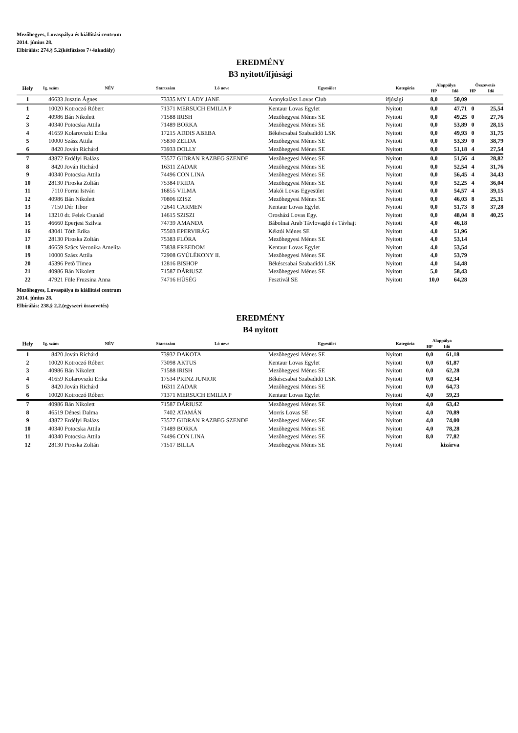Mezőhegyes, Lovaspálya és kiállítási centrum
2014. június 28.
Elbírálás: 274.§ 5.2(kétfázisos 7+4akadály)
EREDMÉNY
B3 nyitott/ifjúsági
| Hely | Ig. szám | NÉV | Startszám | Ló neve | Egyesület | Kategória | Alappálya | | Összevetés | |
| --- | --- | --- | --- | --- | --- | --- | --- | --- | --- | --- |
| | | | | | | | HP | Idő | HP | Idő |
| 1 | 46633 | Jusztin Ágnes | 73335 | MY LADY JANE | Aranykalász Lovas Club | ifjúsági | 8,0 | 50,09 | | |
| 1 | 10020 | Kotroczó Róbert | 71371 | MERSUCH EMILIA P | Kentaur Lovas Egylet | Nyitott | 0,0 | 47,71 | 0 | 25,54 |
| 2 | 40986 | Bán Nikolett | 71588 | IRISH | Mezõhegyesi Ménes SE | Nyitott | 0,0 | 49,25 | 0 | 27,76 |
| 3 | 40340 | Potocska Attila | 71489 | BORKA | Mezõhegyesi Ménes SE | Nyitott | 0,0 | 53,89 | 0 | 28,15 |
| 4 | 41659 | Kolarovszki Erika | 17215 | ADDIS ABEBA | Békéscsabai Szabadidö LSK | Nyitott | 0,0 | 49,93 | 0 | 31,75 |
| 5 | 10000 | Szász Attila | 75830 | ZELDA | Mezõhegyesi Ménes SE | Nyitott | 0,0 | 53,39 | 0 | 38,79 |
| 6 | 8420 | Jován Richárd | 73933 | DOLLY | Mezõhegyesi Ménes SE | Nyitott | 0,0 | 51,18 | 4 | 27,54 |
| 7 | 43872 | Erdélyi Balázs | 73577 | GIDRAN RAZBEG SZENDE | Mezõhegyesi Ménes SE | Nyitott | 0,0 | 51,56 | 4 | 28,82 |
| 8 | 8420 | Jován Richárd | 16311 | ZADAR | Mezõhegyesi Ménes SE | Nyitott | 0,0 | 52,54 | 4 | 31,76 |
| 9 | 40340 | Potocska Attila | 74496 | CON LINA | Mezõhegyesi Ménes SE | Nyitott | 0,0 | 56,45 | 4 | 34,43 |
| 10 | 28130 | Piroska Zoltán | 75384 | FRIDA | Mezõhegyesi Ménes SE | Nyitott | 0,0 | 52,25 | 4 | 36,04 |
| 11 | 7110 | Forrai István | 16855 | VILMA | Makói Lovas Egyesület | Nyitott | 0,0 | 54,57 | 4 | 39,15 |
| 12 | 40986 | Bán Nikolett | 70806 | IZISZ | Mezõhegyesi Ménes SE | Nyitott | 0,0 | 46,03 | 8 | 25,31 |
| 13 | 7150 | Dér Tibor | 72641 | CARMEN | Kentaur Lovas Egylet | Nyitott | 0,0 | 51,73 | 8 | 37,28 |
| 14 | 13210 | dr. Felek Csanád | 14615 | SZISZI | Orosházi Lovas Egy. | Nyitott | 0,0 | 48,04 | 8 | 40,25 |
| 15 | 46660 | Eperjesi Szilvia | 74739 | AMANDA | Bábolnai Arab Távlovagló és Távhajt | Nyitott | 4,0 | 46,18 | | |
| 16 | 43041 | Tóth Erika | 75503 | EPERVIRÁG | Kéktói Ménes SE | Nyitott | 4,0 | 51,96 | | |
| 17 | 28130 | Piroska Zoltán | 75383 | FLÓRA | Mezõhegyesi Ménes SE | Nyitott | 4,0 | 53,14 | | |
| 18 | 46659 | Szûcs Veronika Amelita | 73838 | FREEDOM | Kentaur Lovas Egylet | Nyitott | 4,0 | 53,54 | | |
| 19 | 10000 | Szász Attila | 72908 | GYÚLÉKONY II. | Mezõhegyesi Ménes SE | Nyitott | 4,0 | 53,79 | | |
| 20 | 45396 | Petõ Tímea | 12816 | BISHOP | Békéscsabai Szabadidö LSK | Nyitott | 4,0 | 54,48 | | |
| 21 | 40986 | Bán Nikolett | 71587 | DÁRIUSZ | Mezõhegyesi Ménes SE | Nyitott | 5,0 | 58,43 | | |
| 22 | 47921 | Füle Fruzsina Anna | 74716 | HÛSÉG | Fesztivál SE | Nyitott | 10,0 | 64,28 | | |
Mezőhegyes, Lovaspálya és kiállítási centrum
2014. június 28.
Elbírálás: 238.§ 2.2.(egyszeri összevetés)
EREDMÉNY
B4 nyitott
| Hely | Ig. szám | NÉV | Startszám | Ló neve | Egyesület | Kategória | Alappálya | | |
| --- | --- | --- | --- | --- | --- | --- | --- | --- | --- |
| | | | | | | | HP | Idő | |
| 1 | 8420 | Jován Richárd | 73932 | DAKOTA | Mezõhegyesi Ménes SE | Nyitott | 0,0 | 61,18 | |
| 2 | 10020 | Kotroczó Róbert | 73098 | AKTUS | Kentaur Lovas Egylet | Nyitott | 0,0 | 61,87 | |
| 3 | 40986 | Bán Nikolett | 71588 | IRISH | Mezõhegyesi Ménes SE | Nyitott | 0,0 | 62,28 | |
| 4 | 41659 | Kolarovszki Erika | 17534 | PRINZ JUNIOR | Békéscsabai Szabadidö LSK | Nyitott | 0,0 | 62,34 | |
| 5 | 8420 | Jován Richárd | 16311 | ZADAR | Mezõhegyesi Ménes SE | Nyitott | 0,0 | 64,73 | |
| 6 | 10020 | Kotroczó Róbert | 71371 | MERSUCH EMILIA P | Kentaur Lovas Egylet | Nyitott | 4,0 | 59,23 | |
| 7 | 40986 | Bán Nikolett | 71587 | DÁRIUSZ | Mezõhegyesi Ménes SE | Nyitott | 4,0 | 63,42 | |
| 8 | 46519 | Dénesi Dalma | 7402 | ATAMÁN | Morris Lovas SE | Nyitott | 4,0 | 70,89 | |
| 9 | 43872 | Erdélyi Balázs | 73577 | GIDRAN RAZBEG SZENDE | Mezõhegyesi Ménes SE | Nyitott | 4,0 | 74,00 | |
| 10 | 40340 | Potocska Attila | 71489 | BORKA | Mezõhegyesi Ménes SE | Nyitott | 4,0 | 78,28 | |
| 11 | 40340 | Potocska Attila | 74496 | CON LINA | Mezõhegyesi Ménes SE | Nyitott | 8,0 | 77,82 | |
| 12 | 28130 | Piroska Zoltán | 71517 | BILLA | Mezõhegyesi Ménes SE | Nyitott | | kizárva | |